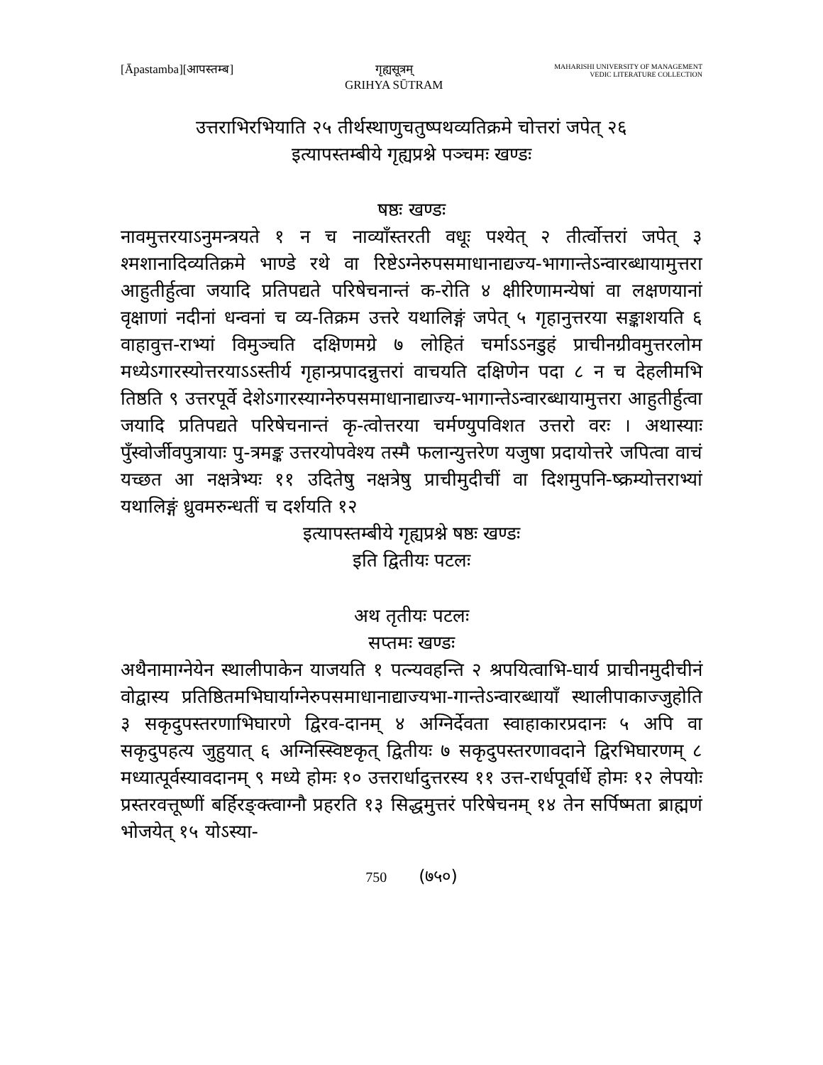[Āpastamba][आपस्तम्ब] गृह्यसूत्रम्
GRIHYA SŪTRAM
MAHARISHI UNIVERSITY OF MANAGEMENT
VEDIC LITERATURE COLLECTION
उत्तराभिरभियाति २५ तीर्थस्थाणुचतुष्पथव्यतिक्रमे चोत्तरां जपेत् २६
इत्यापस्तम्बीये गृह्यप्रश्ने पञ्चमः खण्डः
षष्ठः खण्डः
नावमुत्तरयाऽनुमन्त्रयते १ न च नाव्याँस्तरती वधूः पश्येत् २ तीर्त्वोत्तरां जपेत् ३ श्मशानादिव्यतिक्रमे भाण्डे रथे वा रिष्टेऽग्नेरुपसमाधानाद्यज्य-भागान्तेऽन्वारब्धायामुत्तरा आहुतीर्हुत्वा जयादि प्रतिपद्यते परिषेचनान्तं क-रोति ४ क्षीरिणामन्येषां वा लक्षणयानां वृक्षाणां नदीनां धन्वनां च व्य-तिक्रम उत्तरे यथालिङ्गं जपेत् ५ गृहानुत्तरया सङ्काशयति ६ वाहावुत्त-राभ्यां विमुञ्चति दक्षिणमग्रे ७ लोहितं चर्माऽऽनडुहं प्राचीनग्रीवमुत्तरलोम मध्येऽगारस्योत्तरयाऽऽस्तीर्य गृहान्प्रपादन्नुत्तरां वाचयति दक्षिणेन पदा ८ न च देहलीमभि तिष्ठति ९ उत्तरपूर्वे देशेऽगारस्याग्नेरुपसमाधानाद्याज्य-भागान्तेऽन्वारब्धायामुत्तरा आहुतीर्हुत्वा जयादि प्रतिपद्यते परिषेचनान्तं कृ-त्वोत्तरया चर्मण्युपविशत उत्तरो वरः । अथास्याः पुँस्वोर्जीवपुत्रायाः पु-त्रमङ्क उत्तरयोपवेश्य तस्मै फलान्युत्तरेण यजुषा प्रदायोत्तरे जपित्वा वाचं यच्छत आ नक्षत्रेभ्यः ११ उदितेषु नक्षत्रेषु प्राचीमुदीचीं वा दिशमुपनि-ष्क्रम्योत्तराभ्यां यथालिङ्गं ध्रुवमरुन्धतीं च दर्शयति १२
इत्यापस्तम्बीये गृह्यप्रश्ने षष्ठः खण्डः
इति द्वितीयः पटलः
अथ तृतीयः पटलः
सप्तमः खण्डः
अथैनामाग्नेयेन स्थालीपाकेन याजयति १ पत्न्यवहन्ति २ श्रपयित्वाभि-घार्य प्राचीनमुदीचीनं वोद्वास्य प्रतिष्ठितमभिघार्याग्नेरुपसमाधानाद्याज्यभा-गान्तेऽन्वारब्धायाँ स्थालीपाकाज्जुहोति ३ सकृदुपस्तरणाभिघारणे द्विरव-दानम् ४ अग्निर्देवता स्वाहाकारप्रदानः ५ अपि वा सकृदुपहत्य जुहुयात् ६ अग्निस्स्विष्टकृत् द्वितीयः ७ सकृदुपस्तरणावदाने द्विरभिघारणम् ८ मध्यात्पूर्वस्यावदानम् ९ मध्ये होमः १० उत्तरार्धादुत्तरस्य ११ उत्त-रार्धपूर्वार्धे होमः १२ लेपयोः प्रस्तरवत्तूष्णीं बर्हिरङ्क्त्वाग्नौ प्रहरति १३ सिद्धमुत्तरं परिषेचनम् १४ तेन सर्पिष्मता ब्राह्मणं भोजयेत् १५ योऽस्या-
750 (७५०)